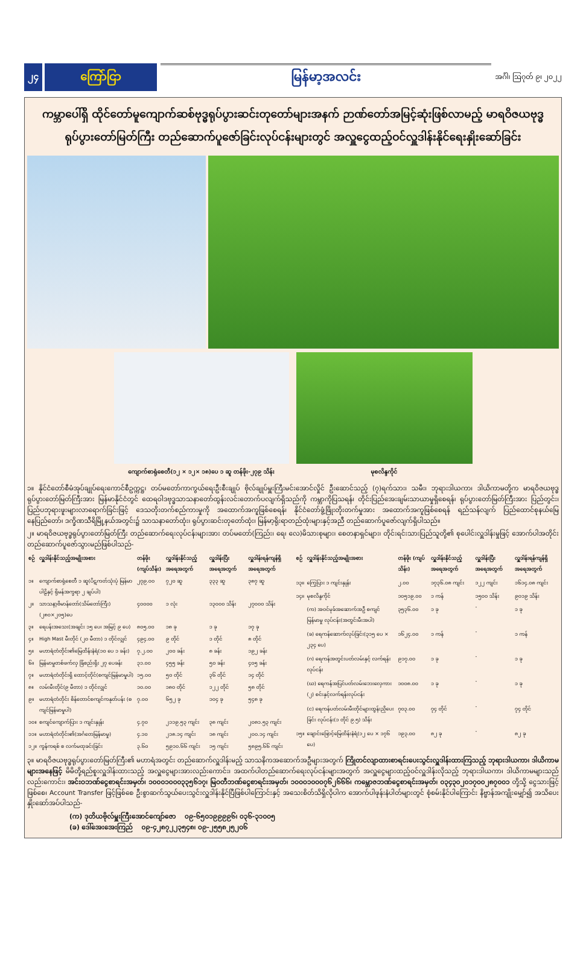၂၄
ကြော်ငြာ
မြန်မာ့အလင်း
အင်္ဂါ၊ ဩဂုတ် ၉၊ ၂၀၂၂
ကမ္ဘာပေါ်ရှိ ထိုင်တော်မူကျောက်ဆစ်ဗုဒ္ဓရုပ်ပွားဆင်းတုတော်များအနက် ဉာဏ်တော်အမြင့်ဆုံးဖြစ်လာမည့် မာရဝိဇယဗုဒ္ဓရုပ်ပွားတော်မြတ်ကြီး တည်ဆောက်ပူဇော်ခြင်းလုပ်ငန်းများတွင် အလှူငွေထည့်ဝင်လှူဒါန်းနိုင်ရေးနှိုးဆော်ခြင်း
ကျောက်စာရုံစေတီ(၁၂ × ၁၂× ၁၈)ပေ ၁ ဆူ တန်ဖိုး-၂၇၉ သိန်း
မုစလိန္ဒကိုင်
၁။ နိုင်ငံတော်စီမံအုပ်ချုပ်ရေးကောင်စီဥက္ကဋ္ဌ၊ တပ်မတော်ကာကွယ်ရေးဦးစီးချုပ် ဗိုလ်ချုပ်မှူးကြီးမင်းအောင်လှိုင် ဦးဆောင်သည့် (၇)ရက်သား၊ သမီး၊ ဘုရားဒါယကာ၊ ဒါယိကာမတို့က မာရဝိဇယဗုဒ္ဓရုပ်ပွားတော်မြတ်ကြီးအား မြန်မာနိုင်ငံတွင် ထေရဝါဒဗုဒ္ဓသာသနာတော်ထွန်းလင်းတောက်ပလျက်ရှိသည်ကို ကမ္ဘာကိုပြသရန်၊ တိုင်းပြည်အေးချမ်းသာယာမှုရှိစေရန်၊ ရုပ်ပွားတော်မြတ်ကြီးအား ပြည်တွင်း၊ ပြည်ပဘုရားဖူးများလာရောက်ခြင်းဖြင့် ဒေသတိုးတက်စည်ကားမှုကို အထောက်အကူဖြစ်စေရန်၊ နိုင်ငံတော်ဖွံ့ဖြိုးတိုးတက်မှုအား အထောက်အကူဖြစ်စေရန် ရည်သန်လျက် ပြည်ထောင်စုနယ်မြေ နေပြည်တော်၊ ဒက္ခိဏသီရိမြို့နယ်အတွင်း၌ သာသနာတော်ထုံး၊ ရုပ်ပွားဆင်းတုတော်ထုံး၊ မြန်မာ့ရိုးရာတည်ထုံးများနှင့်အညီ တည်ဆောက်ပူဇော်လျက်ရှိပါသည်။
၂။ မာရဝိဇယဗုဒ္ဓရုပ်ပွားတော်မြတ်ကြီး တည်ဆောက်ရေးလုပ်ငန်းများအား တပ်မတော်(ကြည်း၊ ရေ၊ လေ)မိသားစုများ၊ စေတနာရှင်များ၊ တိုင်းရင်းသားပြည်သူတို့၏ စုပေါင်းလှူဒါန်းမှုဖြင့် အောက်ပါအတိုင်းတည်ဆောက်ပူဇော်သွားမည်ဖြစ်ပါသည်-
| စဉ် | လှူဒါန်းနိုင်သည့်အမျိုးအစား | တန်ဖိုး (ကျပ်သိန်း) | လှူဒါန်းနိုင်သည့် အရေအတွက် | လှူဒါန်းပြီး အရေအတွက် | လှူဒါန်းရန်ကျန်ရှိ အရေအတွက် |
| --- | --- | --- | --- | --- | --- |
| ၁။ | ကျောက်စာရုံစေတီ ၁ ဆူ(ပိဋကတ်သုံးပုံ မြန်မာပါဠိနှင့် ရိုမန်အက္ခရာ ၂ ချပ်ပါ) | ၂၇၉.၀၀ | ၇၂၀ ဆူ | ၃၃၃ ဆူ | ၃၈၇ ဆူ |
| ၂။ | သာသနာ့ဗိမာန်တော်(သိမ်တော်ကြီး)(၂၈၀×၂၀၅)ပေ | ၄၀၀၀၀ | ၁ လုံး | ၁၃၀၀၀ သိန်း | ၂၇၀၀၀ သိန်း |
| ၃။ | ရေပန်းအသေး(အချင်း ၁၅ ပေ၊ အမြင့် ၉ ပေ) | ၈၀၅.၀၀ | ၁၈ ခု | ၁ ခု | ၁၇ ခု |
| ၄။ | High Mast မီးတိုင် (၂၀ မီတာ) ၁ တိုင်လျှင် | ၄၉၄.၀၀ | ၉ တိုင် | ၁ တိုင် | ၈ တိုင် |
| ၅။ | မဟာရံတံတိုင်း၏မြေထိန်းနံရံ(၁၀ ပေ ၁ ခန်း) | ၇.၂.၀၀ | ၂၀၀ ခန်း | ၈ ခန်း | ၁၉၂ ခန်း |
| ၆။ | မြန်မာမှုတစ်ဖက်လှ ခြံစည်းရိုး ၂၇ ပေခန်း | ၃၁.၀၀ | ၄၅၅ ခန်း | ၅၀ ခန်း | ၄၀၅ ခန်း |
| ၇။ | မဟာရံတံတိုင်းရှိ ထောင့်တိုင်(စကျင်မြန်မာမှုပါ) | ၁၅.၀၀ | ၅၀ တိုင် | ၃၆ တိုင် | ၁၄ တိုင် |
| ၈။ | လမ်းမီးတိုင်(၉ မီတာ) ၁ တိုင်လျှင် | ၁၀.၀၀ | ၁၈၀ တိုင် | ၁၂၂ တိုင် | ၅၈ တိုင် |
| ၉။ | မဟာရံတံတိုင်း စိန်တောင်စကျင်ကနုတ်ပန်း (စကျင်မြန်မာမှုပါ) | ၇.၀၀ | ၆၅၂ ခု | ၁၀၄ ခု | ၅၄၈ ခု |
| ၁၀။ | စကျင်ကျောက်ပြား ၁ ကျင်းနှုန်း | ၄.၇၀ | ၂၁၁၉.၅၃ ကျင်း | ၃၈ ကျင်း | ၂၀၈၁.၅၃ ကျင်း |
| ၁၁။ | မဟာရံတံတိုင်း၏(အင်္ဂတေမြန်မာမှု) | ၄.၁၀ | ၂၁၈.၁၄ ကျင်း | ၁၈ ကျင်း | ၂၀၀.၁၄ ကျင်း |
| ၁၂။ | ကွန်ကရစ် စ လက်မထုခင်းခြင်း | ၃.၆၀ | ၅၉၁၀.၆၆ ကျင်း | ၁၅ ကျင်း | ၅၈၉၅.၆၆ ကျင်း |
| စဉ် | လှူဒါန်းနိုင်သည့်အမျိုးအစား | တန်ဖိုး (ကျပ်သိန်း) | လှူဒါန်းနိုင်သည့် အရေအတွက် | လှူဒါန်းပြီး အရေအတွက် | လှူဒါန်းရန်ကျန်ရှိ အရေအတွက် |
| --- | --- | --- | --- | --- | --- |
| ၁၃။ | ကြွေပြား ၁ ကျင်းနှုန်း | ၂.၀၀ | ၁၇၃၆.၀၈ ကျင်း | ၁၂၂ ကျင်း | ၁၆၁၄.၀၈ ကျင်း |
| ၁၄။ | မုစလိန္ဒကိုင် | ၁၀၅၁၉.၀၀ | ၁ ကန် | ၁၅၀၀ သိန်း | ၉၀၁၉ သိန်း |
| | (က) အဝင်မုခ်အဆောက်အဦ စကျင်မြန်မာမှု လုပ်ငန်း(အတွင်းမီးအပါ) | ၃၅၃၆.၀၀ | ၁ ခု | - | ၁ ခု |
| | (ခ) ရေကန်ဆောက်လုပ်ခြင်း(၃၁၅ ပေ × ၂၃၄ ပေ) | ၁၆၂၄.၀၀ | ၁ ကန် | - | ၁ ကန် |
| | (ဂ) ရေကန်အတွင်းပတ်လမ်းနှင့် လက်ရန်းလုပ်ငန်း | ၉၁၇.၀၀ | ၁ ခု | - | ၁ ခု |
| | (ဃ) ရေကန်အပြင်ပတ်လမ်းဘေးလှေကား (၂) စင်းနှင့်လက်ရန်းလုပ်ငန်း | ၁၀၀၈.၀၀ | ၁ ခု | - | ၁ ခု |
| | (င) ရေကန်ပတ်လမ်းမီးတိုင်များထွန်းညှိပေးခြင်း လုပ်ငန်း(၁ တိုင် ၉.၅) သိန်း | ၇၀၃.၀၀ | ၇၄ တိုင် | - | ၇၄ တိုင် |
| ၁၅။ | ချောင်းဖြောင့်မြေထိန်းနံရံ(၁၂ ပေ × ၁၇၆ ပေ) | ၁၉၃.၀၀ | ၈၂ ခု | - | ၈၂ ခု |
၃။ မာရဝိဇယဗုဒ္ဓရုပ်ပွားတော်မြတ်ကြီး၏ မဟာရံအတွင်း တည်ဆောက်လှူဒါန်းမည့် သာသနိကအဆောက်အဦများအတွက် ကြိုတင်လျာထားစာရင်းပေးသွင်းလှူဒါန်းထားကြသည့် ဘုရားဒါယကာ၊ ဒါယိကာမများအနေဖြင့် မိမိတို့ရည်စူးလှူဒါန်းထားသည့် အလှူငွေများအားလည်းကောင်း၊ အထက်ပါတည်ဆောက်ရေးလုပ်ငန်းများအတွက် အလှူငွေများထည့်ဝင်လှူဒါန်းလိုသည့် ဘုရားဒါယကာ၊ ဒါယိကာမများသည်လည်းကောင်း၊ အင်းဝဘဏ်ငွေစာရင်းအမှတ်၊ ၁၀၀၀၁၀၀၀၃၃၅၆၁၇၊ မြဝတီဘဏ်ငွေစာရင်းအမှတ်၊ ၁၀၀၀၁၀၀၀၇၆၂၆၆၆၊ ကမ္ဘောဇဘဏ်ငွေစာရင်းအမှတ်၊ ၀၃၄၃၀၂၀၁၇၀၀၂၈၇၀၀၁ တို့သို့ ငွေသားဖြင့်ဖြစ်စေ၊ Account Transfer ဖြင့်ဖြစ်စေ ဦးစွာဆက်သွယ်ပေးသွင်းလှူဒါန်းနိုင်ပြီဖြစ်ပါကြောင်းနှင့် အသေးစိတ်သိရှိလိုပါက အောက်ပါဖုန်းနံပါတ်များတွင် စုံစမ်းနိုင်ပါကြောင်း နိဗ္ဗာန်အကျိုးမျှော်၍ အသိပေးနှိုးဆော်အပ်ပါသည်-
(က) ဒုတိယဗိုလ်မှူးကြီးအောင်ကျော်ဇော ၀၉-၆၅၀၁၉၉၉၉၆၊ ၀၃၆-၃၁၀၀၅
(ခ) ဒေါ်အေးအေးကြည် ၀၉-၄၂၈၇၂၂၃၅၄၈၊ ၀၉-၂၅၅၈၂၅၂၀၆